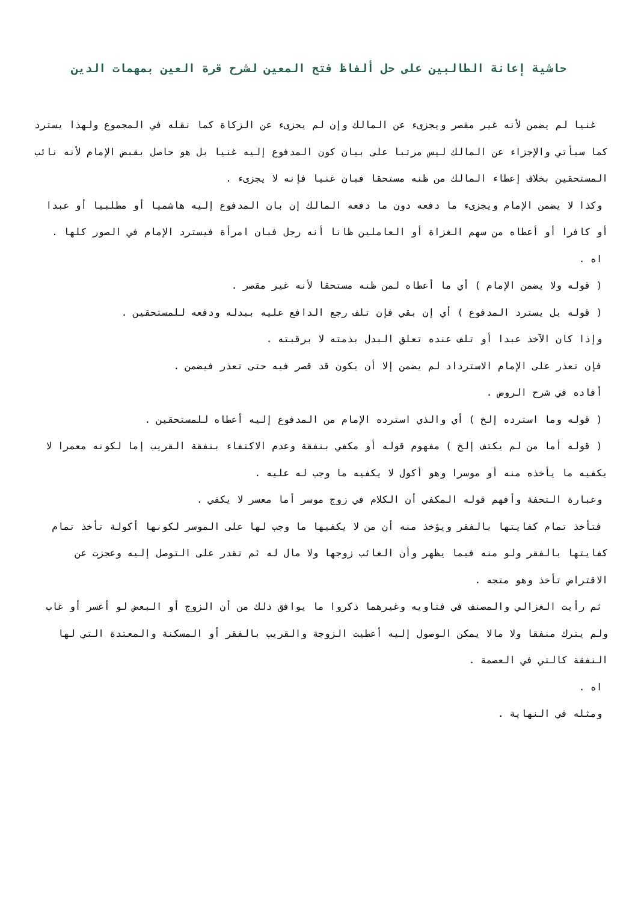حاشية إعانة الطالبين على حل ألفاظ فتح المعين لشرح قرة العين بمهمات الدين
غنيا لم يضمن لأنه غير مقصر ويجزىء عن المالك وإن لم يجزىء عن الزكاة كما نقله في المجموع ولهذا يسترد كما سيأتي والإجزاء عن المالك ليس مرتبا على بيان كون المدفوع إليه غنيا بل هو حاصل بقبض الإمام لأنه نائب المستحقين بخلاف إعطاء المالك من ظنه مستحقا فبان غنيا فإنه لا يجزىء .
وكذا لا يضمن الإمام ويجزىء ما دفعه دون ما دفعه المالك إن بان المدفوع إليه هاشميا أو مطلبيا أو عبدا أو كافرا أو أعطاه من سهم الغزاة أو العاملين ظانا أنه رجل فبان امرأة فيسترد الإمام في الصور كلها .
اه .
( قوله ولا يضمن الإمام ) أي ما أعطاه لمن ظنه مستحقا لأنه غير مقصر .
( قوله بل يسترد المدفوع ) أي إن بقي فإن تلف رجع الدافع عليه ببدله ودفعه للمستحقين .
وإذا كان الآخذ عبدا أو تلف عنده تعلق البدل بذمته لا برقبته .
فإن تعذر على الإمام الاسترداد لم يضمن إلا أن يكون قد قصر فيه حتى تعذر فيضمن .
أفاده في شرح الروض .
( قوله وما استرده إلخ ) أي والذي استرده الإمام من المدفوع إليه أعطاه للمستحقين .
( قوله أما من لم يكتف إلخ ) مفهوم قوله أو مكفي بنفقة وعدم الاكتفاء بنفقة القريب إما لكونه معمرا لا يكفيه ما يأخذه منه أو موسرا وهو أكول لا يكفيه ما وجب له عليه .
وعبارة التحفة وأفهم قوله المكفي أن الكلام في زوج موسر أما معسر لا يكفي .
فتأخذ تمام كفايتها بالفقر ويؤخذ منه أن من لا يكفيها ما وجب لها على الموسر لكونها أكولة تأخذ تمام كفايتها بالفقر ولو منه فيما يظهر وأن الغائب زوجها ولا مال له ثم تقدر على التوصل إليه وعجزت عن الاقتراض تأخذ وهو متجه .
ثم رأيت الغزالي والمصنف في فتاويه وغيرهما ذكروا ما يوافق ذلك من أن الزوج أو البعض لو أعسر أو غاب ولم يترك منفقا ولا مالا يمكن الوصول إليه أعطيت الزوجة والقريب بالفقر أو المسكنة والمعتدة التي لها النفقة كالتي في العصمة .
اه .
ومثله في النهاية .